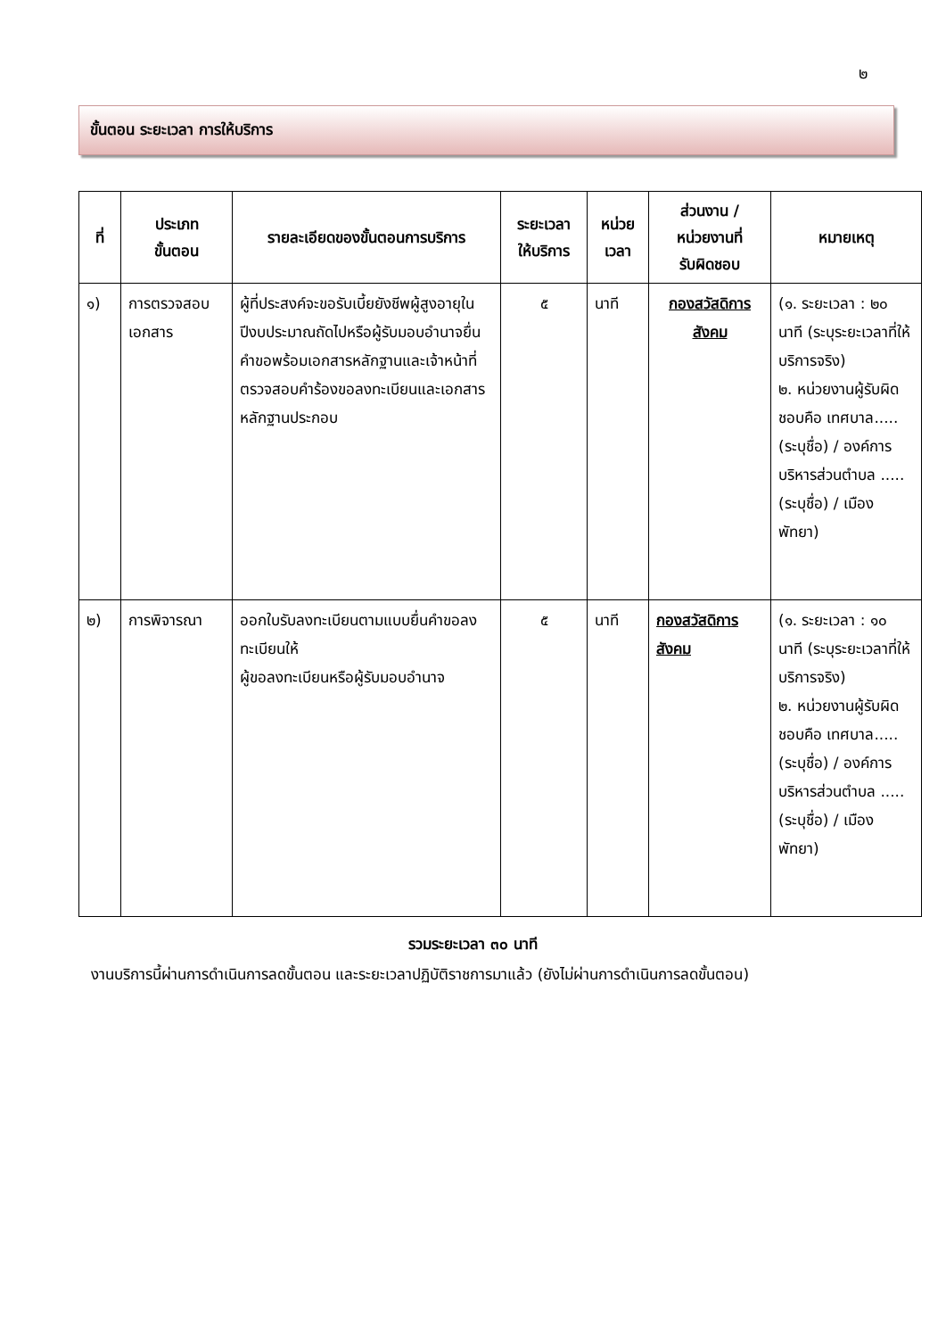๒
ขั้นตอน ระยะเวลา การให้บริการ
| ที่ | ประเภท ขั้นตอน | รายละเอียดของขั้นตอนการบริการ | ระยะเวลา ให้บริการ | หน่วย เวลา | ส่วนงาน / หน่วยงานที่ รับผิดชอบ | หมายเหตุ |
| --- | --- | --- | --- | --- | --- | --- |
| ๑) | การตรวจสอบเอกสาร | ผู้ที่ประสงค์จะขอรับเบี้ยยังชีพผู้สูงอายุในปีงบประมาณถัดไปหรือผู้รับมอบอำนาจยื่นคำขอพร้อมเอกสารหลักฐานและเจ้าหน้าที่ตรวจสอบคำร้องขอลงทะเบียนและเอกสารหลักฐานประกอบ | ๕ | นาที | กองสวัสดิการสังคม | (๑. ระยะเวลา : ๒๐ นาที (ระบุระยะเวลาที่ให้บริการจริง) ๒. หน่วยงานผู้รับผิดชอบคือ เทศบาล.....(ระบุชื่อ) / องค์การบริหารส่วนตำบล .....(ระบุชื่อ) / เมืองพัทยา) |
| ๒) | การพิจารณา | ออกใบรับลงทะเบียนตามแบบยื่นคำขอลงทะเบียนให้ ผู้ขอลงทะเบียนหรือผู้รับมอบอำนาจ | ๕ | นาที | กองสวัสดิการสังคม | (๑. ระยะเวลา : ๑๐ นาที (ระบุระยะเวลาที่ให้บริการจริง) ๒. หน่วยงานผู้รับผิดชอบคือ เทศบาล.....(ระบุชื่อ) / องค์การบริหารส่วนตำบล .....(ระบุชื่อ) / เมืองพัทยา) |
รวมระยะเวลา ๓๐ นาที
งานบริการนี้ผ่านการดำเนินการลดขั้นตอน และระยะเวลาปฏิบัติราชการมาแล้ว (ยังไม่ผ่านการดำเนินการลดขั้นตอน)